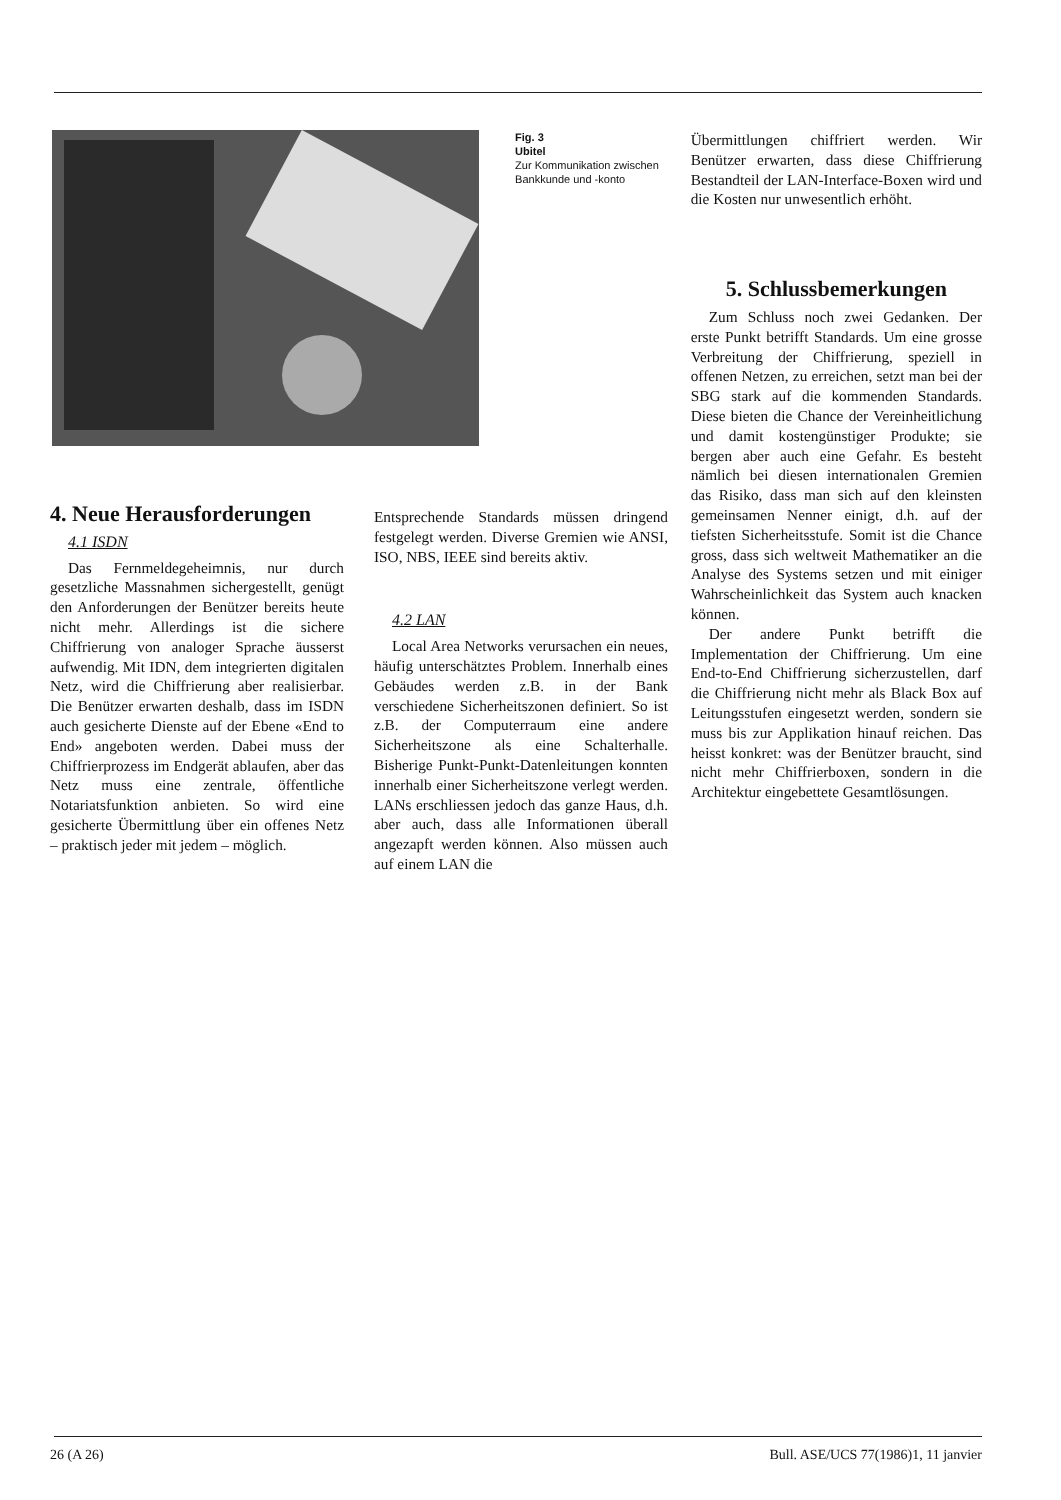Fig. 3
Ubitel
Zur Kommunikation zwischen Bankkunde und -konto
Übermittlungen chiffriert werden. Wir Benützer erwarten, dass diese Chiffrierung Bestandteil der LAN-Interface-Boxen wird und die Kosten nur unwesentlich erhöht.
5. Schlussbemerkungen
Zum Schluss noch zwei Gedanken. Der erste Punkt betrifft Standards. Um eine grosse Verbreitung der Chiffrierung, speziell in offenen Netzen, zu erreichen, setzt man bei der SBG stark auf die kommenden Standards. Diese bieten die Chance der Vereinheitlichung und damit kostengünstiger Produkte; sie bergen aber auch eine Gefahr. Es besteht nämlich bei diesen internationalen Gremien das Risiko, dass man sich auf den kleinsten gemeinsamen Nenner einigt, d.h. auf der tiefsten Sicherheitsstufe. Somit ist die Chance gross, dass sich weltweit Mathematiker an die Analyse des Systems setzen und mit einiger Wahrscheinlichkeit das System auch knacken können.
Der andere Punkt betrifft die Implementation der Chiffrierung. Um eine End-to-End Chiffrierung sicherzustellen, darf die Chiffrierung nicht mehr als Black Box auf Leitungsstufen eingesetzt werden, sondern sie muss bis zur Applikation hinauf reichen. Das heisst konkret: was der Benützer braucht, sind nicht mehr Chiffrierboxen, sondern in die Architektur eingebettete Gesamtlösungen.
4. Neue Herausforderungen
4.1 ISDN
Das Fernmeldegeheimnis, nur durch gesetzliche Massnahmen sichergestellt, genügt den Anforderungen der Benützer bereits heute nicht mehr. Allerdings ist die sichere Chiffrierung von analoger Sprache äusserst aufwendig. Mit IDN, dem integrierten digitalen Netz, wird die Chiffrierung aber realisierbar. Die Benützer erwarten deshalb, dass im ISDN auch gesicherte Dienste auf der Ebene «End to End» angeboten werden. Dabei muss der Chiffrierprozess im Endgerät ablaufen, aber das Netz muss eine zentrale, öffentliche Notariatsfunktion anbieten. So wird eine gesicherte Übermittlung über ein offenes Netz – praktisch jeder mit jedem – möglich.
Entsprechende Standards müssen dringend festgelegt werden. Diverse Gremien wie ANSI, ISO, NBS, IEEE sind bereits aktiv.
4.2 LAN
Local Area Networks verursachen ein neues, häufig unterschätztes Problem. Innerhalb eines Gebäudes werden z.B. in der Bank verschiedene Sicherheitszonen definiert. So ist z.B. der Computerraum eine andere Sicherheitszone als eine Schalterhalle. Bisherige Punkt-Punkt-Datenleitungen konnten innerhalb einer Sicherheitszone verlegt werden. LANs erschliessen jedoch das ganze Haus, d.h. aber auch, dass alle Informationen überall angezapft werden können. Also müssen auch auf einem LAN die
26 (A 26) Bull. ASE/UCS 77(1986)1, 11 janvier